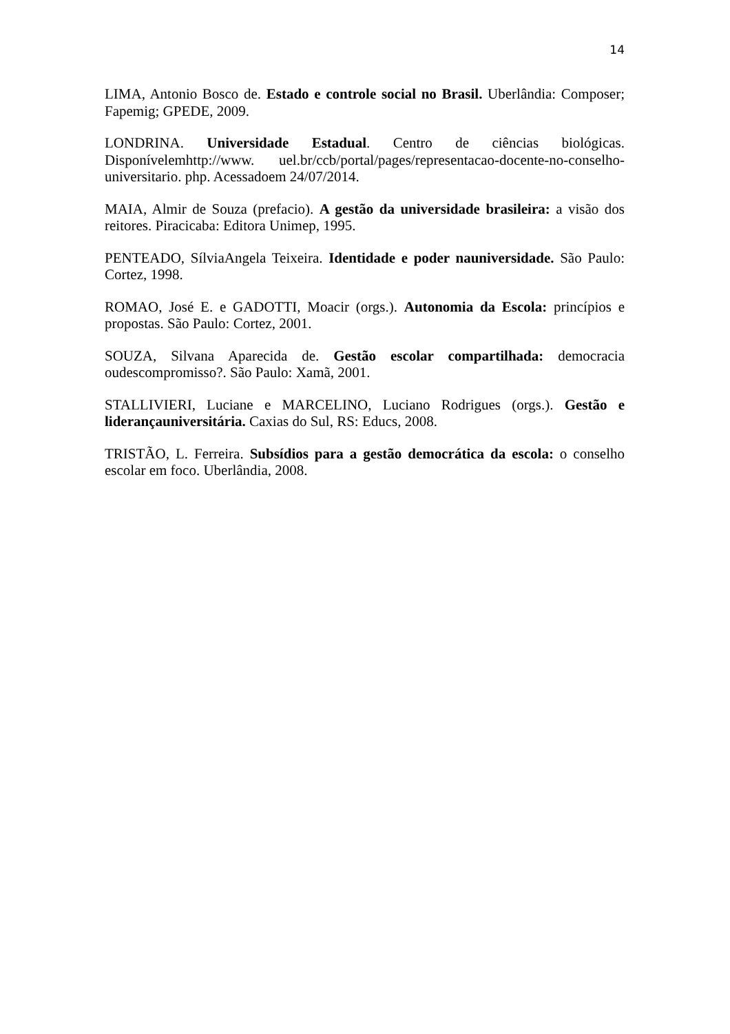14
LIMA, Antonio Bosco de. Estado e controle social no Brasil. Uberlândia: Composer; Fapemig; GPEDE, 2009.
LONDRINA. Universidade Estadual. Centro de ciências biológicas. Disponívelemhttp://www. uel.br/ccb/portal/pages/representacao-docente-no-conselho-universitario. php. Acessadoem 24/07/2014.
MAIA, Almir de Souza (prefacio). A gestão da universidade brasileira: a visão dos reitores. Piracicaba: Editora Unimep, 1995.
PENTEADO, SílviaAngela Teixeira. Identidade e poder nauniversidade. São Paulo: Cortez, 1998.
ROMAO, José E. e GADOTTI, Moacir (orgs.). Autonomia da Escola: princípios e propostas. São Paulo: Cortez, 2001.
SOUZA, Silvana Aparecida de. Gestão escolar compartilhada: democracia oudescompromisso?. São Paulo: Xamã, 2001.
STALLIVIERI, Luciane e MARCELINO, Luciano Rodrigues (orgs.). Gestão e liderançauniversitária. Caxias do Sul, RS: Educs, 2008.
TRISTÃO, L. Ferreira. Subsídios para a gestão democrática da escola: o conselho escolar em foco. Uberlândia, 2008.